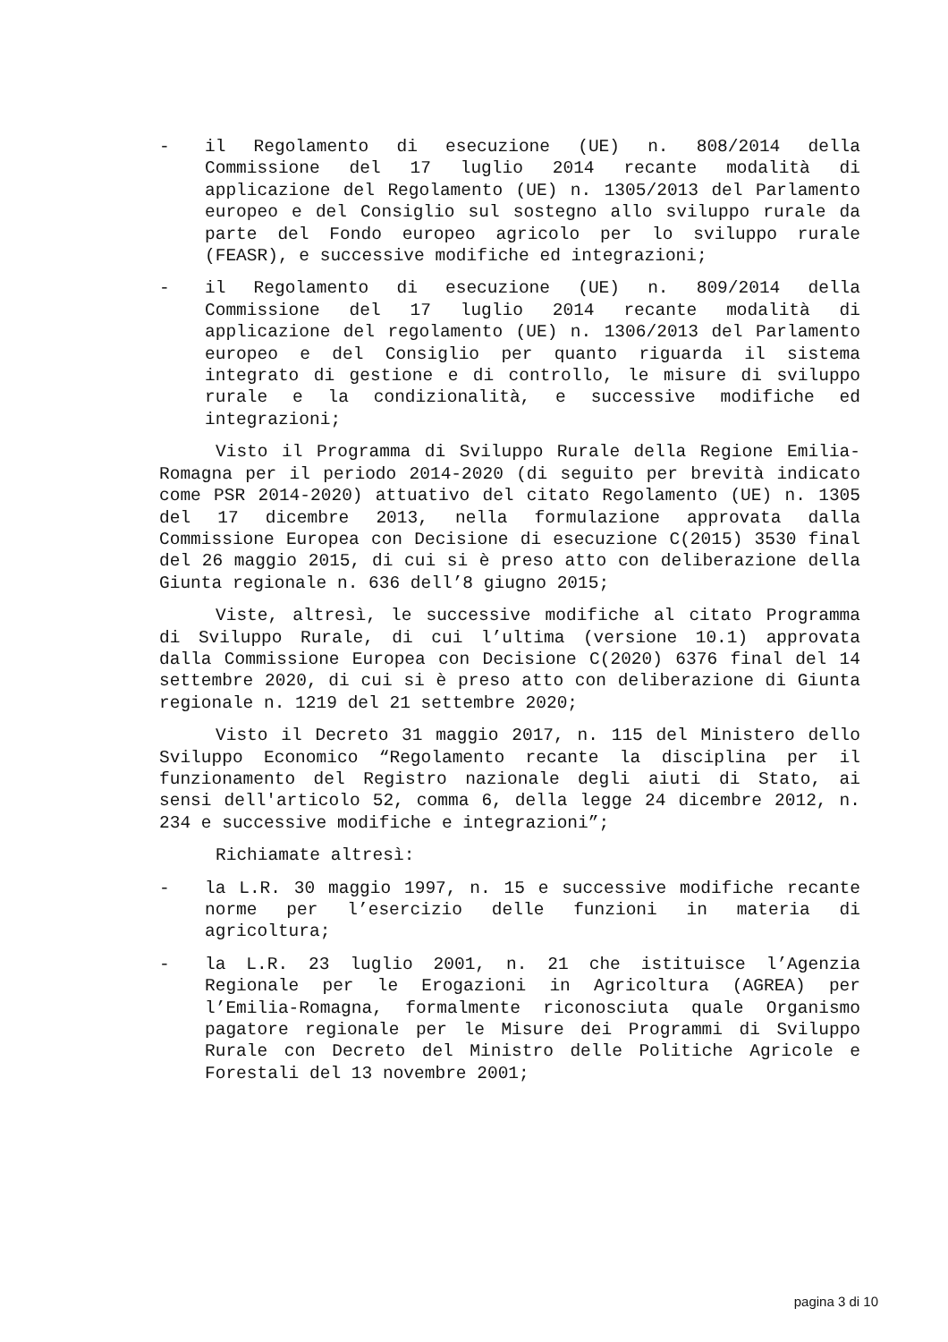- il Regolamento di esecuzione (UE) n. 808/2014 della Commissione del 17 luglio 2014 recante modalità di applicazione del Regolamento (UE) n. 1305/2013 del Parlamento europeo e del Consiglio sul sostegno allo sviluppo rurale da parte del Fondo europeo agricolo per lo sviluppo rurale (FEASR), e successive modifiche ed integrazioni;
- il Regolamento di esecuzione (UE) n. 809/2014 della Commissione del 17 luglio 2014 recante modalità di applicazione del regolamento (UE) n. 1306/2013 del Parlamento europeo e del Consiglio per quanto riguarda il sistema integrato di gestione e di controllo, le misure di sviluppo rurale e la condizionalità, e successive modifiche ed integrazioni;
Visto il Programma di Sviluppo Rurale della Regione Emilia-Romagna per il periodo 2014-2020 (di seguito per brevità indicato come PSR 2014-2020) attuativo del citato Regolamento (UE) n. 1305 del 17 dicembre 2013, nella formulazione approvata dalla Commissione Europea con Decisione di esecuzione C(2015) 3530 final del 26 maggio 2015, di cui si è preso atto con deliberazione della Giunta regionale n. 636 dell’8 giugno 2015;
Viste, altresì, le successive modifiche al citato Programma di Sviluppo Rurale, di cui l’ultima (versione 10.1) approvata dalla Commissione Europea con Decisione C(2020) 6376 final del 14 settembre 2020, di cui si è preso atto con deliberazione di Giunta regionale n. 1219 del 21 settembre 2020;
Visto il Decreto 31 maggio 2017, n. 115 del Ministero dello Sviluppo Economico “Regolamento recante la disciplina per il funzionamento del Registro nazionale degli aiuti di Stato, ai sensi dell'articolo 52, comma 6, della legge 24 dicembre 2012, n. 234 e successive modifiche e integrazioni”;
Richiamate altresì:
- la L.R. 30 maggio 1997, n. 15 e successive modifiche recante norme per l’esercizio delle funzioni in materia di agricoltura;
- la L.R. 23 luglio 2001, n. 21 che istituisce l’Agenzia Regionale per le Erogazioni in Agricoltura (AGREA) per l’Emilia-Romagna, formalmente riconosciuta quale Organismo pagatore regionale per le Misure dei Programmi di Sviluppo Rurale con Decreto del Ministro delle Politiche Agricole e Forestali del 13 novembre 2001;
pagina 3 di 10